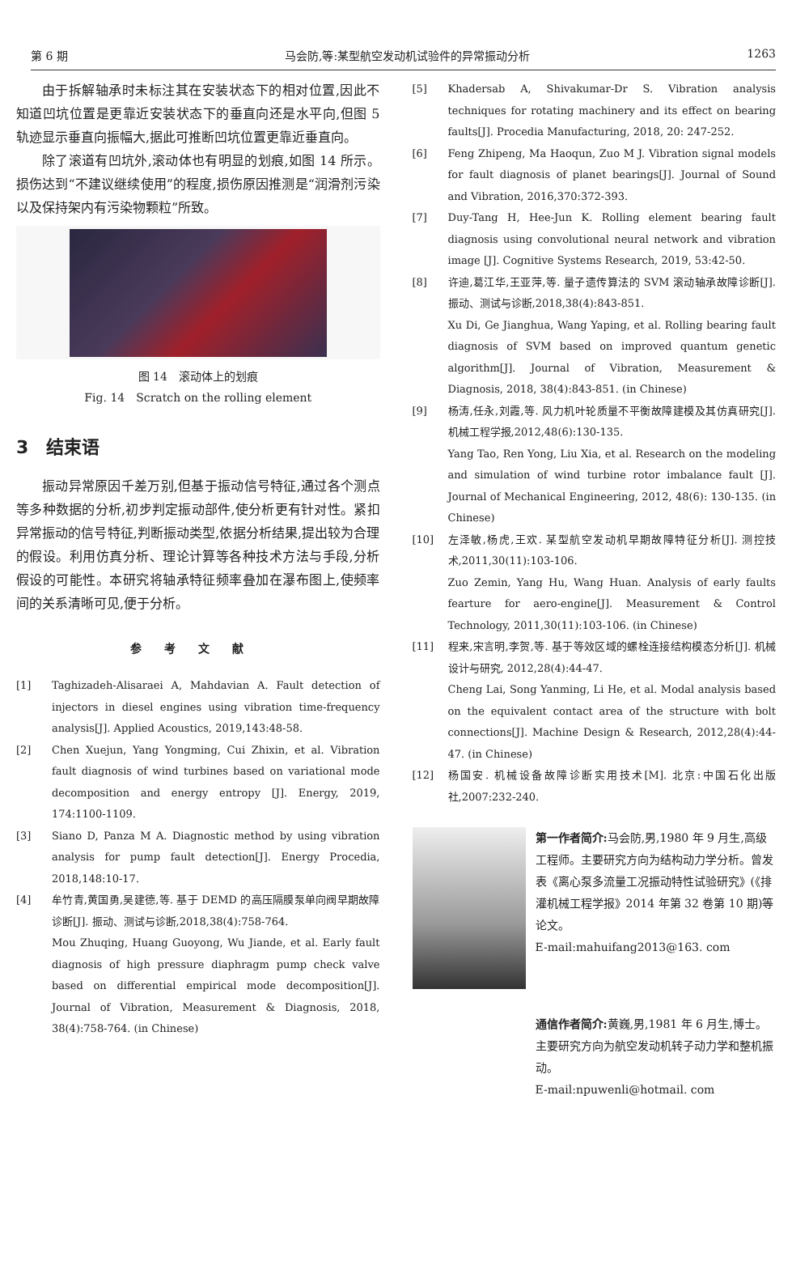第 6 期 马会防,等:某型航空发动机试验件的异常振动分析 1263
由于拆解轴承时未标注其在安装状态下的相对位置,因此不知道凹坑位置是更靠近安装状态下的垂直向还是水平向,但图 5 轨迹显示垂直向振幅大,据此可推断凹坑位置更靠近垂直向。
除了滚道有凹坑外,滚动体也有明显的划痕,如图 14 所示。损伤达到“不建议继续使用”的程度,损伤原因推测是“润滑剂污染以及保持架内有污染物颗粒”所致。
图 14　滚动体上的划痕
Fig. 14　Scratch on the rolling element
3　结束语
振动异常原因千差万别,但基于振动信号特征,通过各个测点等多种数据的分析,初步判定振动部件,使分析更有针对性。紧扣异常振动的信号特征,判断振动类型,依据分析结果,提出较为合理的假设。利用仿真分析、理论计算等各种技术方法与手段,分析假设的可能性。本研究将轴承特征频率叠加在瀑布图上,使频率间的关系清晰可见,便于分析。
参考文献
[1] Taghizadeh-Alisaraei A, Mahdavian A. Fault detection of injectors in diesel engines using vibration time-frequency analysis[J]. Applied Acoustics, 2019,143:48-58.
[2] Chen Xuejun, Yang Yongming, Cui Zhixin, et al. Vibration fault diagnosis of wind turbines based on variational mode decomposition and energy entropy [J]. Energy, 2019, 174:1100-1109.
[3] Siano D, Panza M A. Diagnostic method by using vibration analysis for pump fault detection[J]. Energy Procedia, 2018,148:10-17.
[4] 牟竹青,黄国勇,吴建德,等. 基于 DEMD 的高压隔膜泵单向阀早期故障诊断[J]. 振动、测试与诊断,2018,38(4):758-764.
Mou Zhuqing, Huang Guoyong, Wu Jiande, et al. Early fault diagnosis of high pressure diaphragm pump check valve based on differential empirical mode decomposition[J]. Journal of Vibration, Measurement & Diagnosis, 2018, 38(4):758-764. (in Chinese)
[5] Khadersab A, Shivakumar-Dr S. Vibration analysis techniques for rotating machinery and its effect on bearing faults[J]. Procedia Manufacturing, 2018, 20: 247-252.
[6] Feng Zhipeng, Ma Haoqun, Zuo M J. Vibration signal models for fault diagnosis of planet bearings[J]. Journal of Sound and Vibration, 2016,370:372-393.
[7] Duy-Tang H, Hee-Jun K. Rolling element bearing fault diagnosis using convolutional neural network and vibration image [J]. Cognitive Systems Research, 2019, 53:42-50.
[8] 许迪,葛江华,王亚萍,等. 量子遗传算法的 SVM 滚动轴承故障诊断[J]. 振动、测试与诊断,2018,38(4):843-851.
Xu Di, Ge Jianghua, Wang Yaping, et al. Rolling bearing fault diagnosis of SVM based on improved quantum genetic algorithm[J]. Journal of Vibration, Measurement & Diagnosis, 2018, 38(4):843-851. (in Chinese)
[9] 杨涛,任永,刘霞,等. 风力机叶轮质量不平衡故障建模及其仿真研究[J]. 机械工程学报,2012,48(6):130-135.
Yang Tao, Ren Yong, Liu Xia, et al. Research on the modeling and simulation of wind turbine rotor imbalance fault [J]. Journal of Mechanical Engineering, 2012, 48(6): 130-135. (in Chinese)
[10] 左泽敏,杨虎,王欢. 某型航空发动机早期故障特征分析[J]. 测控技术,2011,30(11):103-106.
Zuo Zemin, Yang Hu, Wang Huan. Analysis of early faults fearture for aero-engine[J]. Measurement & Control Technology, 2011,30(11):103-106. (in Chinese)
[11] 程来,宋言明,李贺,等. 基于等效区域的螺栓连接结构模态分析[J]. 机械设计与研究, 2012,28(4):44-47.
Cheng Lai, Song Yanming, Li He, et al. Modal analysis based on the equivalent contact area of the structure with bolt connections[J]. Machine Design & Research, 2012,28(4):44-47. (in Chinese)
[12] 杨国安. 机械设备故障诊断实用技术[M]. 北京:中国石化出版社,2007:232-240.
第一作者简介: 马会防,男,1980 年 9 月生,高级工程师。主要研究方向为结构动力学分析。曾发表《离心泵多流量工况振动特性试验研究》(《排灌机械工程学报》2014 年第 32 卷第 10 期)等论文。
E-mail:mahuifang2013@163. com
通信作者简介: 黄巍,男,1981 年 6 月生,博士。主要研究方向为航空发动机转子动力学和整机振动。
E-mail:npuwenli@hotmail. com